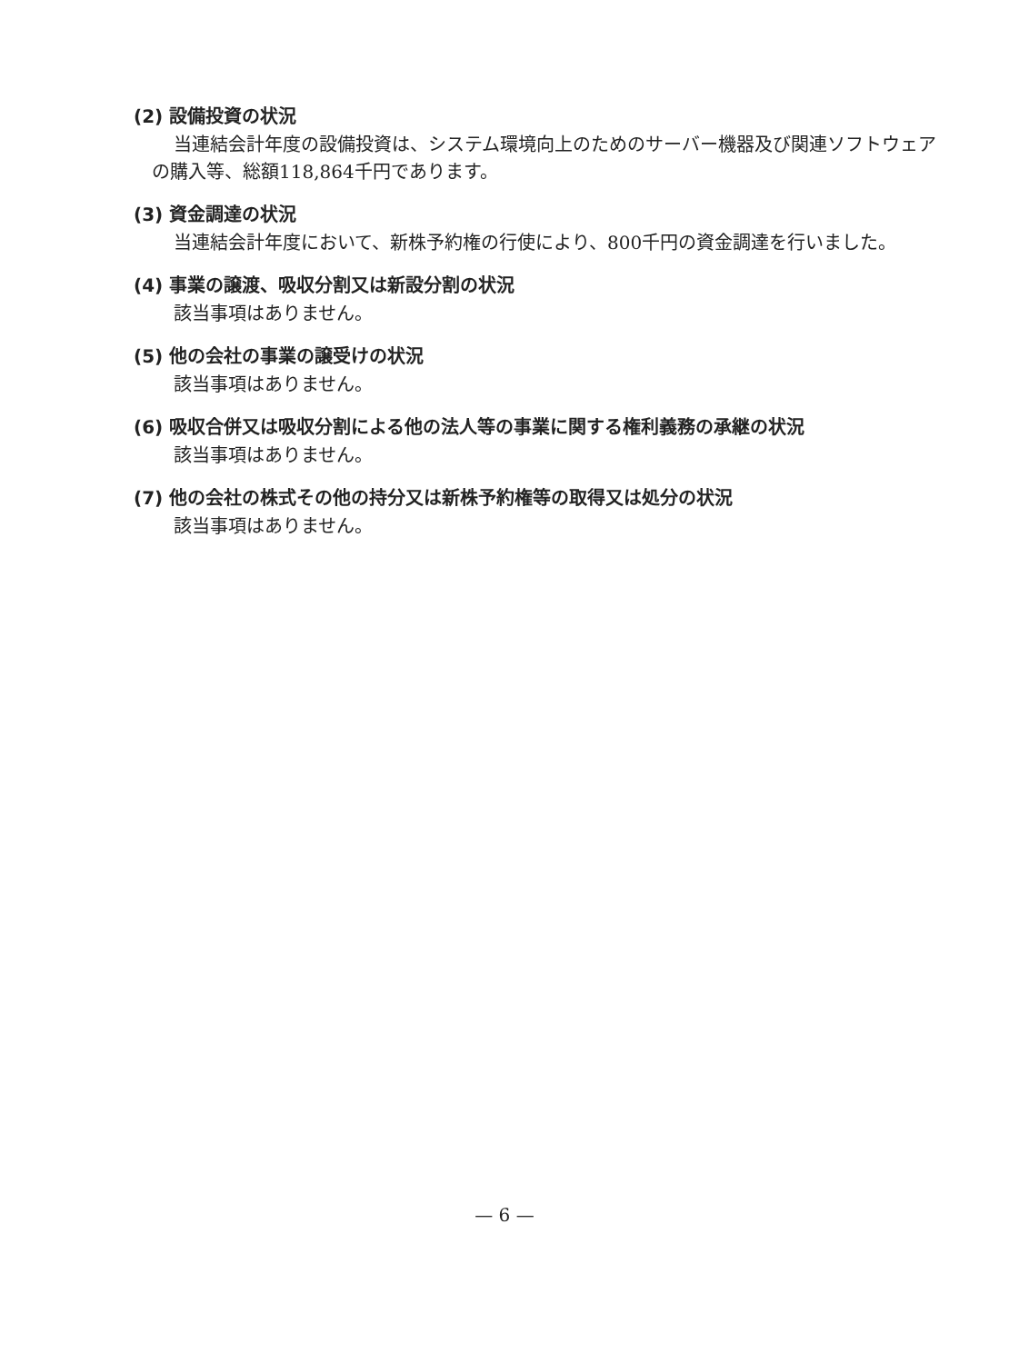(2) 設備投資の状況
当連結会計年度の設備投資は、システム環境向上のためのサーバー機器及び関連ソフトウェアの購入等、総額118,864千円であります。
(3) 資金調達の状況
当連結会計年度において、新株予約権の行使により、800千円の資金調達を行いました。
(4) 事業の譲渡、吸収分割又は新設分割の状況
該当事項はありません。
(5) 他の会社の事業の譲受けの状況
該当事項はありません。
(6) 吸収合併又は吸収分割による他の法人等の事業に関する権利義務の承継の状況
該当事項はありません。
(7) 他の会社の株式その他の持分又は新株予約権等の取得又は処分の状況
該当事項はありません。
— 6 —